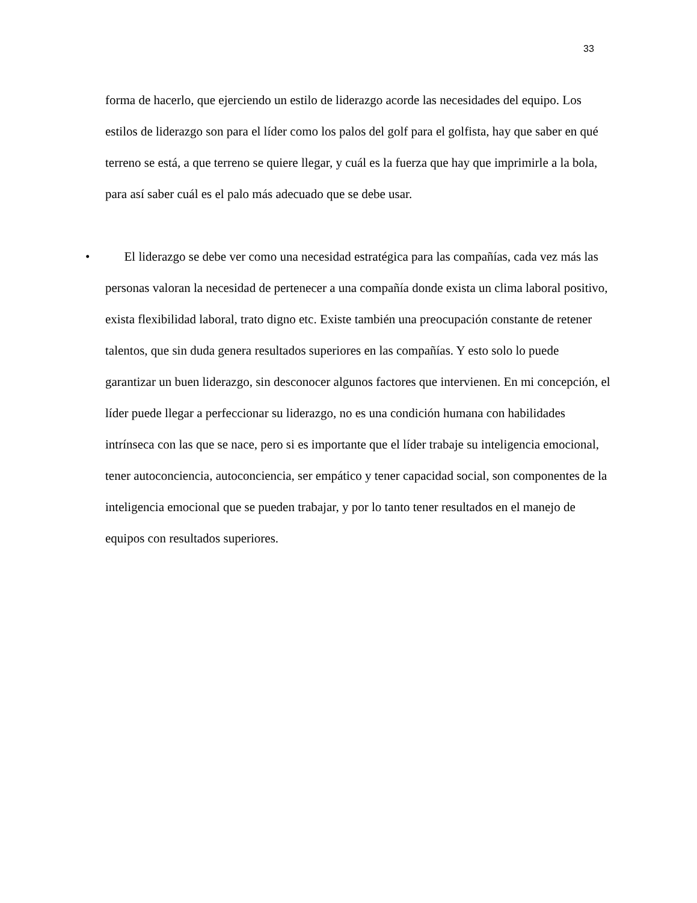33
forma de hacerlo, que ejerciendo un estilo de liderazgo acorde las necesidades del equipo. Los estilos de liderazgo son para el líder como los palos del golf para el golfista, hay que saber en qué terreno se está, a que terreno se quiere llegar, y cuál es la fuerza que hay que imprimirle a la bola, para así saber cuál es el palo más adecuado que se debe usar.
• El liderazgo se debe ver como una necesidad estratégica para las compañías, cada vez más las personas valoran la necesidad de pertenecer a una compañía donde exista un clima laboral positivo, exista flexibilidad laboral, trato digno etc. Existe también una preocupación constante de retener talentos, que sin duda genera resultados superiores en las compañías. Y esto solo lo puede garantizar un buen liderazgo, sin desconocer algunos factores que intervienen. En mi concepción, el líder puede llegar a perfeccionar su liderazgo, no es una condición humana con habilidades intrínseca con las que se nace, pero si es importante que el líder trabaje su inteligencia emocional, tener autoconciencia, autoconciencia, ser empático y tener capacidad social, son componentes de la inteligencia emocional que se pueden trabajar, y por lo tanto tener resultados en el manejo de equipos con resultados superiores.